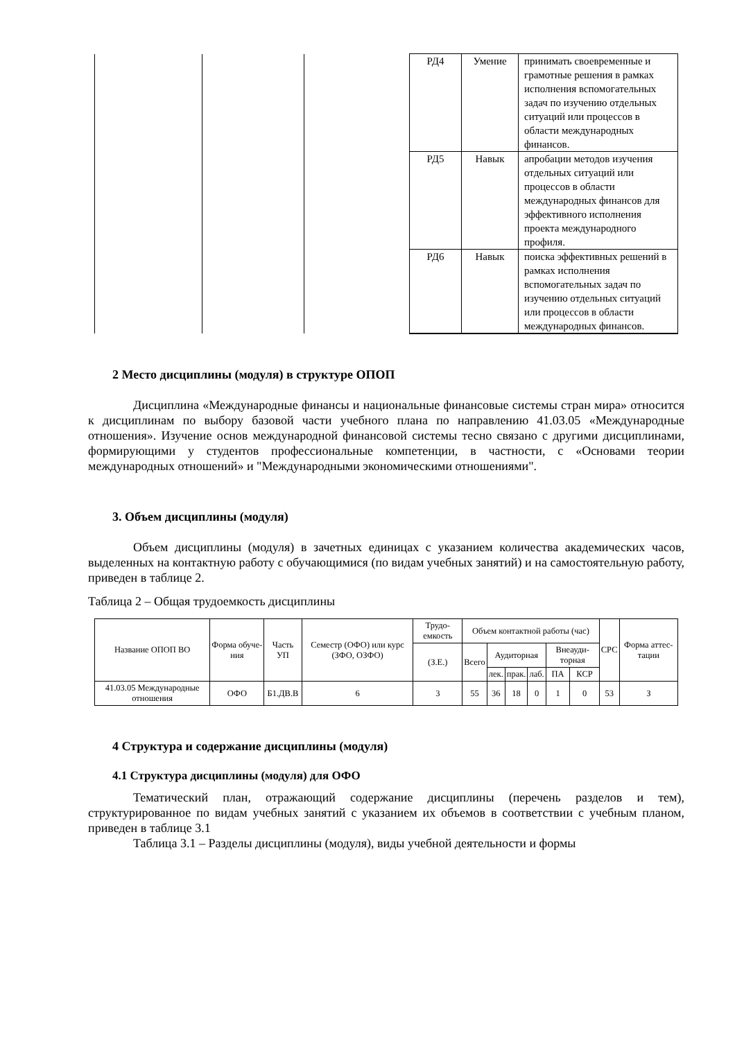| | | | РД4 | Умение | принимать своевременные и грамотные решения в рамках исполнения вспомогательных задач по изучению отдельных ситуаций или процессов в области международных финансов. |
| | | | РД5 | Навык | апробации методов изучения отдельных ситуаций или процессов в области международных финансов для эффективного исполнения проекта международного профиля. |
| | | | РД6 | Навык | поиска эффективных решений в рамках исполнения вспомогательных задач по изучению отдельных ситуаций или процессов в области международных финансов. |
2 Место дисциплины (модуля) в структуре ОПОП
Дисциплина «Международные финансы и национальные финансовые системы стран мира» относится к дисциплинам по выбору базовой части учебного плана по направлению 41.03.05 «Международные отношения». Изучение основ международной финансовой системы тесно связано с другими дисциплинами, формирующими у студентов профессиональные компетенции, в частности, с «Основами теории международных отношений» и "Международными экономическими отношениями".
3. Объем дисциплины (модуля)
Объем дисциплины (модуля) в зачетных единицах с указанием количества академических часов, выделенных на контактную работу с обучающимися (по видам учебных занятий) и на самостоятельную работу, приведен в таблице 2.
Таблица 2 – Общая трудоемкость дисциплины
| Название ОПОП ВО | Форма обуче-ния | Часть УП | Семестр (ОФО) или курс (ЗФО, ОЗФО) | Трудо-емкость | Объем контактной работы (час) | | | | | | СРС | Форма аттес-тации |
| --- | --- | --- | --- | --- | --- | --- | --- | --- | --- | --- | --- | --- |
| | | | | (З.Е.) | Всего | Аудиторная | | | Внеауди-торная | | | |
| | | | | | | лек. | прак. | лаб. | ПА | КСР | | |
| 41.03.05 Международные отношения | ОФО | Б1.ДВ.В | 6 | 3 | 55 | 36 | 18 | 0 | 1 | 0 | 53 | З |
4 Структура и содержание дисциплины (модуля)
4.1 Структура дисциплины (модуля) для ОФО
Тематический план, отражающий содержание дисциплины (перечень разделов и тем), структурированное по видам учебных занятий с указанием их объемов в соответствии с учебным планом, приведен в таблице 3.1
Таблица 3.1 – Разделы дисциплины (модуля), виды учебной деятельности и формы